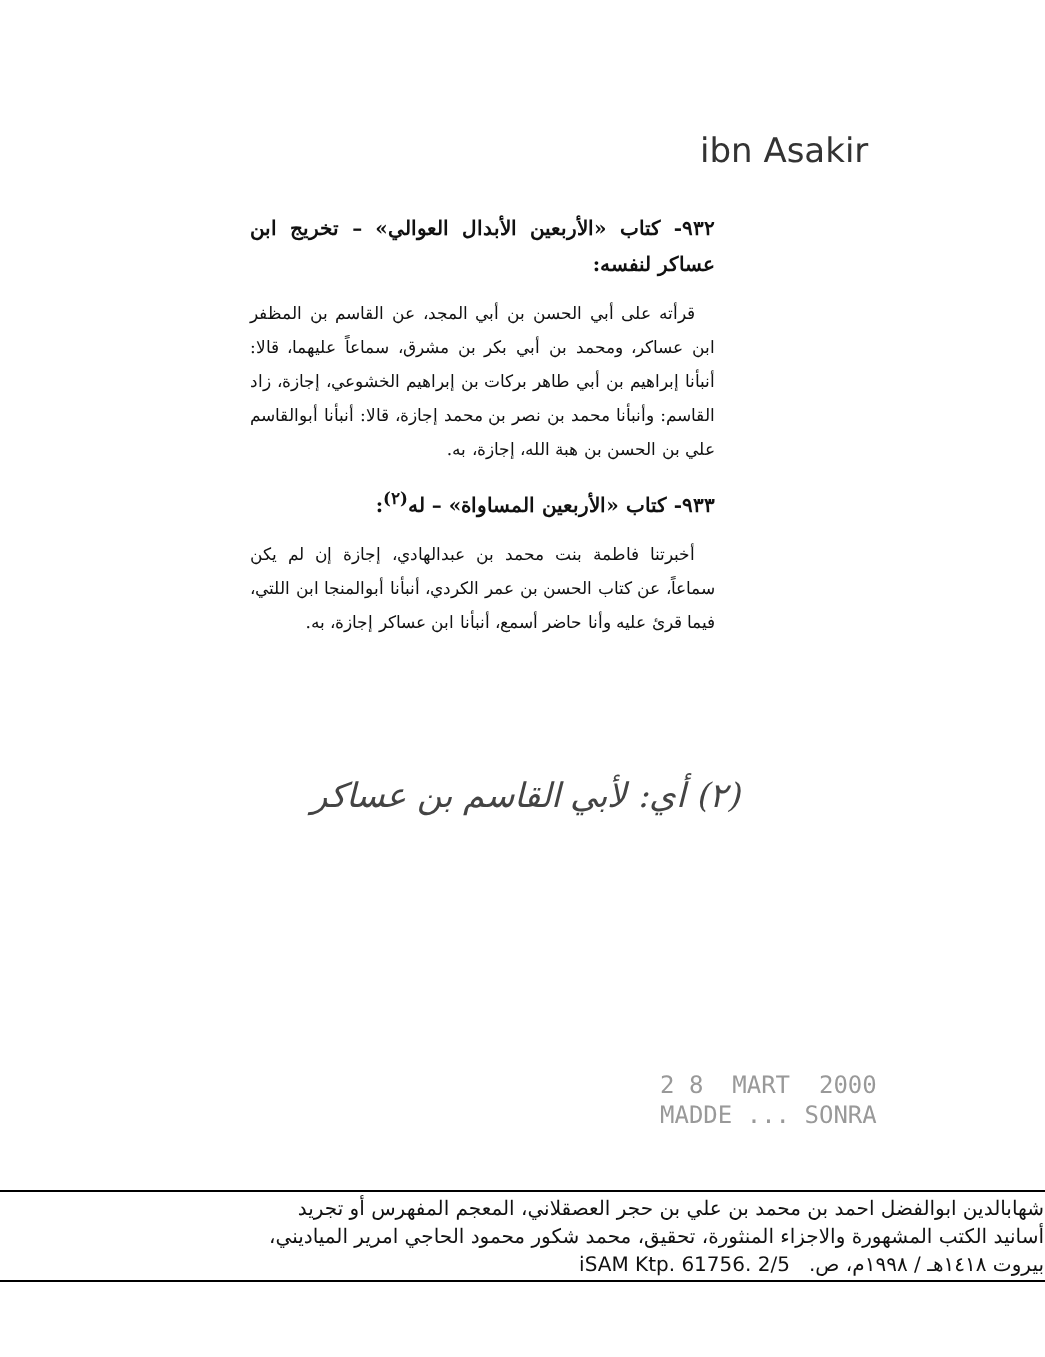ibn Asakir
٩٣٢- كتاب «الأربعين الأبدال العوالي» – تخريج ابن عساكر لنفسه:
قرأته على أبي الحسن بن أبي المجد، عن القاسم بن المظفر ابن عساكر، ومحمد بن أبي بكر بن مشرق، سماعاً عليهما، قالا: أنبأنا إبراهيم بن أبي طاهر بركات بن إبراهيم الخشوعي، إجازة، زاد القاسم: وأنبأنا محمد بن نصر بن محمد إجازة، قالا: أنبأنا أبوالقاسم علي بن الحسن بن هبة الله، إجازة، به.
٩٣٣- كتاب «الأربعين المساواة» – له<sup>(٢)</sup>:
أخبرتنا فاطمة بنت محمد بن عبدالهادي، إجازة إن لم يكن سماعاً، عن كتاب الحسن بن عمر الكردي، أنبأنا أبوالمنجا ابن اللتي، فيما قرئ عليه وأنا حاضر أسمع، أنبأنا ابن عساكر إجازة، به.
(٢) أي: لأبي القاسم بن عساكر
2 8 MART 2000
MADDE ... SONRA
شهابالدين ابوالفضل احمد بن محمد بن علي بن حجر العصقلاني، المعجم المفهرس أو تجريد
أسانيد الكتب المشهورة والاجزاء المنثورة، تحقيق، محمد شكور محمود الحاجي امرير المياديني،
بيروت ١٤١٨هـ / ١٩٩٨م، ص. iSAM Ktp. 61756. 2/5